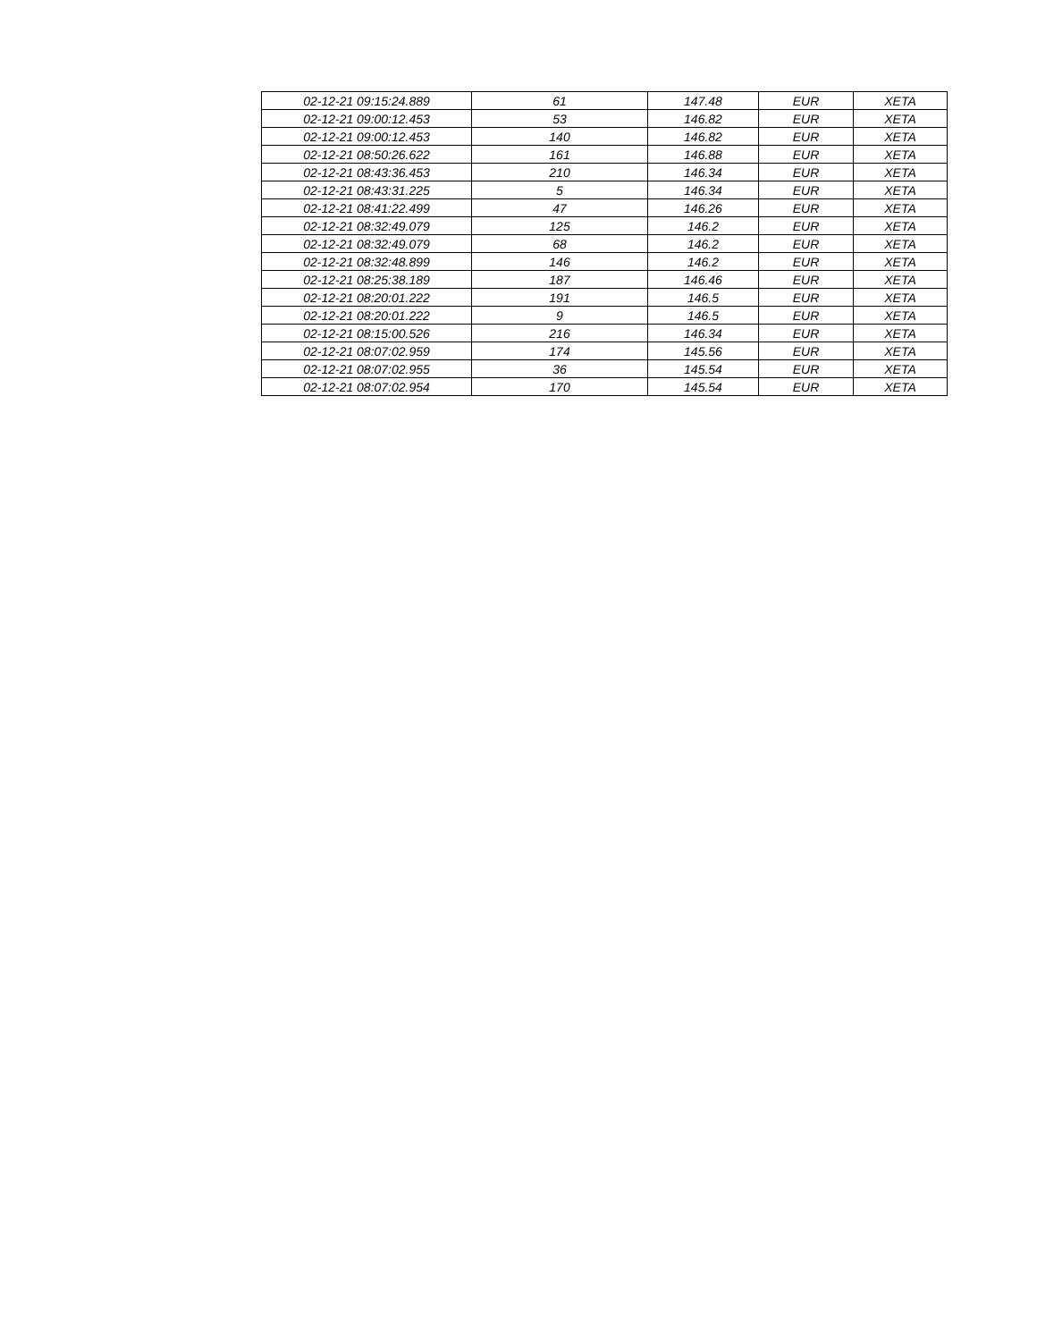| 02-12-21 09:15:24.889 | 61 | 147.48 | EUR | XETA |
| 02-12-21 09:00:12.453 | 53 | 146.82 | EUR | XETA |
| 02-12-21 09:00:12.453 | 140 | 146.82 | EUR | XETA |
| 02-12-21 08:50:26.622 | 161 | 146.88 | EUR | XETA |
| 02-12-21 08:43:36.453 | 210 | 146.34 | EUR | XETA |
| 02-12-21 08:43:31.225 | 5 | 146.34 | EUR | XETA |
| 02-12-21 08:41:22.499 | 47 | 146.26 | EUR | XETA |
| 02-12-21 08:32:49.079 | 125 | 146.2 | EUR | XETA |
| 02-12-21 08:32:49.079 | 68 | 146.2 | EUR | XETA |
| 02-12-21 08:32:48.899 | 146 | 146.2 | EUR | XETA |
| 02-12-21 08:25:38.189 | 187 | 146.46 | EUR | XETA |
| 02-12-21 08:20:01.222 | 191 | 146.5 | EUR | XETA |
| 02-12-21 08:20:01.222 | 9 | 146.5 | EUR | XETA |
| 02-12-21 08:15:00.526 | 216 | 146.34 | EUR | XETA |
| 02-12-21 08:07:02.959 | 174 | 145.56 | EUR | XETA |
| 02-12-21 08:07:02.955 | 36 | 145.54 | EUR | XETA |
| 02-12-21 08:07:02.954 | 170 | 145.54 | EUR | XETA |